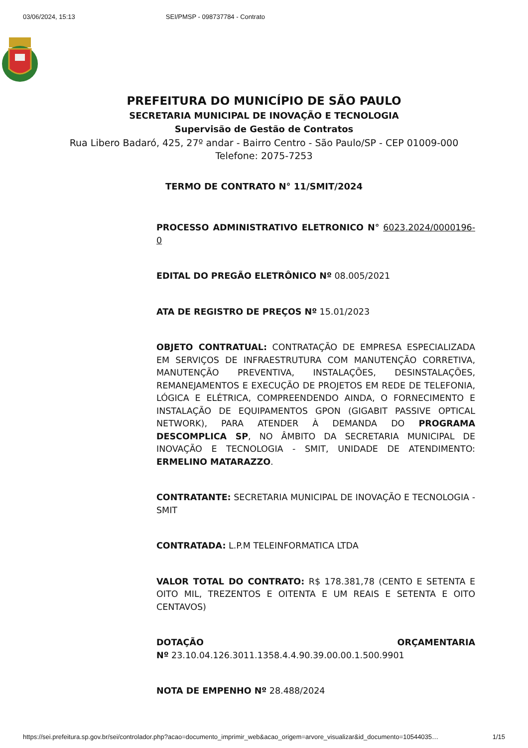03/06/2024, 15:13 SEI/PMSP - 098737784 - Contrato
PREFEITURA DO MUNICÍPIO DE SÃO PAULO
SECRETARIA MUNICIPAL DE INOVAÇÃO E TECNOLOGIA
Supervisão de Gestão de Contratos
Rua Libero Badaró, 425, 27º andar - Bairro Centro - São Paulo/SP - CEP 01009-000
Telefone: 2075-7253
TERMO DE CONTRATO N° 11/SMIT/2024
PROCESSO ADMINISTRATIVO ELETRONICO N° 6023.2024/0000196-0
EDITAL DO PREGÃO ELETRÔNICO Nº 08.005/2021
ATA DE REGISTRO DE PREÇOS Nº 15.01/2023
OBJETO CONTRATUAL: CONTRATAÇÃO DE EMPRESA ESPECIALIZADA EM SERVIÇOS DE INFRAESTRUTURA COM MANUTENÇÃO CORRETIVA, MANUTENÇÃO PREVENTIVA, INSTALAÇÕES, DESINSTALAÇÕES, REMANEJAMENTOS E EXECUÇÃO DE PROJETOS EM REDE DE TELEFONIA, LÓGICA E ELÉTRICA, COMPREENDENDO AINDA, O FORNECIMENTO E INSTALAÇÃO DE EQUIPAMENTOS GPON (GIGABIT PASSIVE OPTICAL NETWORK), PARA ATENDER À DEMANDA DO PROGRAMA DESCOMPLICA SP, NO ÂMBITO DA SECRETARIA MUNICIPAL DE INOVAÇÃO E TECNOLOGIA - SMIT, UNIDADE DE ATENDIMENTO: ERMELINO MATARAZZO.
CONTRATANTE: SECRETARIA MUNICIPAL DE INOVAÇÃO E TECNOLOGIA - SMIT
CONTRATADA: L.P.M TELEINFORMATICA LTDA
VALOR TOTAL DO CONTRATO: R$ 178.381,78 (CENTO E SETENTA E OITO MIL, TREZENTOS E OITENTA E UM REAIS E SETENTA E OITO CENTAVOS)
DOTAÇÃO ORÇAMENTARIA
Nº 23.10.04.126.3011.1358.4.4.90.39.00.00.1.500.9901
NOTA DE EMPENHO Nº 28.488/2024
https://sei.prefeitura.sp.gov.br/sei/controlador.php?acao=documento_imprimir_web&acao_origem=arvore_visualizar&id_documento=10544035… 1/15